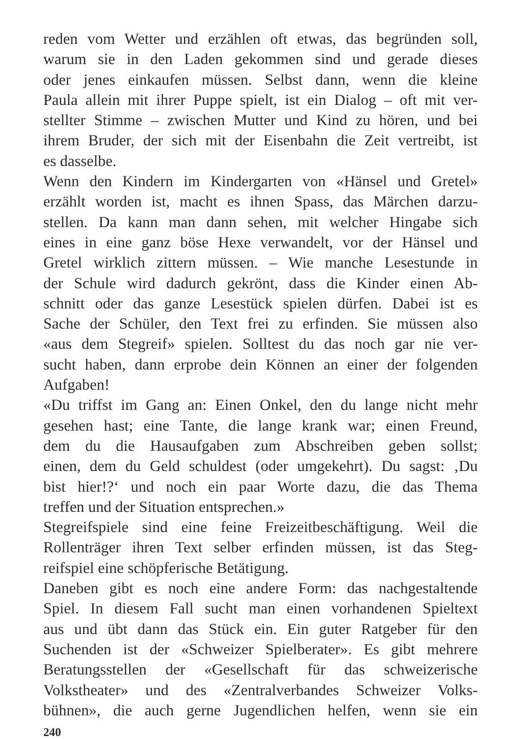reden vom Wetter und erzählen oft etwas, das begründen soll,
warum sie in den Laden gekommen sind und gerade dieses
oder jenes einkaufen müssen. Selbst dann, wenn die kleine
Paula allein mit ihrer Puppe spielt, ist ein Dialog – oft mit ver-
stellter Stimme – zwischen Mutter und Kind zu hören, und bei
ihrem Bruder, der sich mit der Eisenbahn die Zeit vertreibt, ist
es dasselbe.
Wenn den Kindern im Kindergarten von «Hänsel und Gretel»
erzählt worden ist, macht es ihnen Spass, das Märchen darzu-
stellen. Da kann man dann sehen, mit welcher Hingabe sich
eines in eine ganz böse Hexe verwandelt, vor der Hänsel und
Gretel wirklich zittern müssen. – Wie manche Lesestunde in
der Schule wird dadurch gekrönt, dass die Kinder einen Ab-
schnitt oder das ganze Lesestück spielen dürfen. Dabei ist es
Sache der Schüler, den Text frei zu erfinden. Sie müssen also
«aus dem Stegreif» spielen. Solltest du das noch gar nie ver-
sucht haben, dann erprobe dein Können an einer der folgenden
Aufgaben!
«Du triffst im Gang an: Einen Onkel, den du lange nicht mehr
gesehen hast; eine Tante, die lange krank war; einen Freund,
dem du die Hausaufgaben zum Abschreiben geben sollst;
einen, dem du Geld schuldest (oder umgekehrt). Du sagst: ‚Du
bist hier!?‘ und noch ein paar Worte dazu, die das Thema
treffen und der Situation entsprechen.»
Stegreifspiele sind eine feine Freizeitbeschäftigung. Weil die
Rollenträger ihren Text selber erfinden müssen, ist das Steg-
reifspiel eine schöpferische Betätigung.
Daneben gibt es noch eine andere Form: das nachgestaltende
Spiel. In diesem Fall sucht man einen vorhandenen Spieltext
aus und übt dann das Stück ein. Ein guter Ratgeber für den
Suchenden ist der «Schweizer Spielberater». Es gibt mehrere
Beratungsstellen der «Gesellschaft für das schweizerische
Volkstheater» und des «Zentralverbandes Schweizer Volks-
bühnen», die auch gerne Jugendlichen helfen, wenn sie ein
240